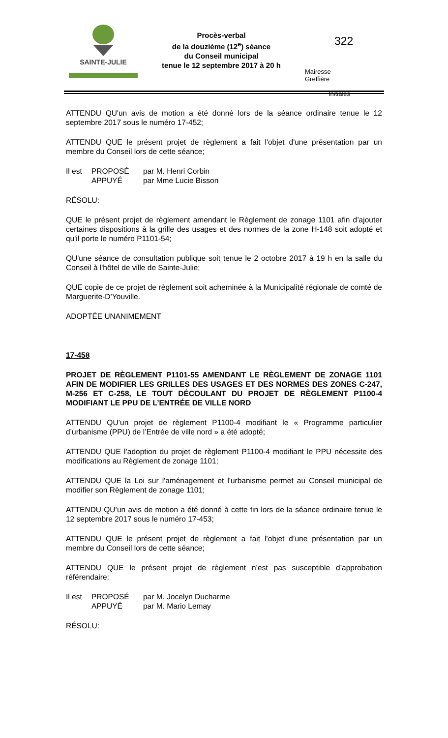SAINTE-JULIE
Procès-verbal
de la douzième (12<sup>e</sup>) séance
du Conseil municipal
tenue le 12 septembre 2017 à 20 h
322
Mairesse Greffière
Initiales
ATTENDU QU'un avis de motion a été donné lors de la séance ordinaire tenue le 12 septembre 2017 sous le numéro 17-452;
ATTENDU QUE le présent projet de règlement a fait l'objet d'une présentation par un membre du Conseil lors de cette séance;
| Il est | PROPOSÉ | par M. Henri Corbin |
| | APPUYÉ | par Mme Lucie Bisson |
RÉSOLU:
QUE le présent projet de règlement amendant le Règlement de zonage 1101 afin d’ajouter certaines dispositions à la grille des usages et des normes de la zone H-148 soit adopté et qu'il porte le numéro P1101-54;
QU'une séance de consultation publique soit tenue le 2 octobre 2017 à 19 h en la salle du Conseil à l'hôtel de ville de Sainte-Julie;
QUE copie de ce projet de règlement soit acheminée à la Municipalité régionale de comté de Marguerite-D’Youville.
ADOPTÉE UNANIMEMENT
17-458
PROJET DE RÈGLEMENT P1101-55 AMENDANT LE RÈGLEMENT DE ZONAGE 1101 AFIN DE MODIFIER LES GRILLES DES USAGES ET DES NORMES DES ZONES C-247, M-256 ET C-258, LE TOUT DÉCOULANT DU PROJET DE RÈGLEMENT P1100-4 MODIFIANT LE PPU DE L’ENTRÉE DE VILLE NORD
ATTENDU QU’un projet de règlement P1100-4 modifiant le « Programme particulier d’urbanisme (PPU) de l’Entrée de ville nord » a été adopté;
ATTENDU QUE l’adoption du projet de règlement P1100-4 modifiant le PPU nécessite des modifications au Règlement de zonage 1101;
ATTENDU QUE la Loi sur l'aménagement et l'urbanisme permet au Conseil municipal de modifier son Règlement de zonage 1101;
ATTENDU QU’un avis de motion a été donné à cette fin lors de la séance ordinaire tenue le 12 septembre 2017 sous le numéro 17-453;
ATTENDU QUE le présent projet de règlement a fait l’objet d’une présentation par un membre du Conseil lors de cette séance;
ATTENDU QUE le présent projet de règlement n’est pas susceptible d’approbation référendaire;
| Il est | PROPOSÉ | par M. Jocelyn Ducharme |
| | APPUYÉ | par M. Mario Lemay |
RÉSOLU: